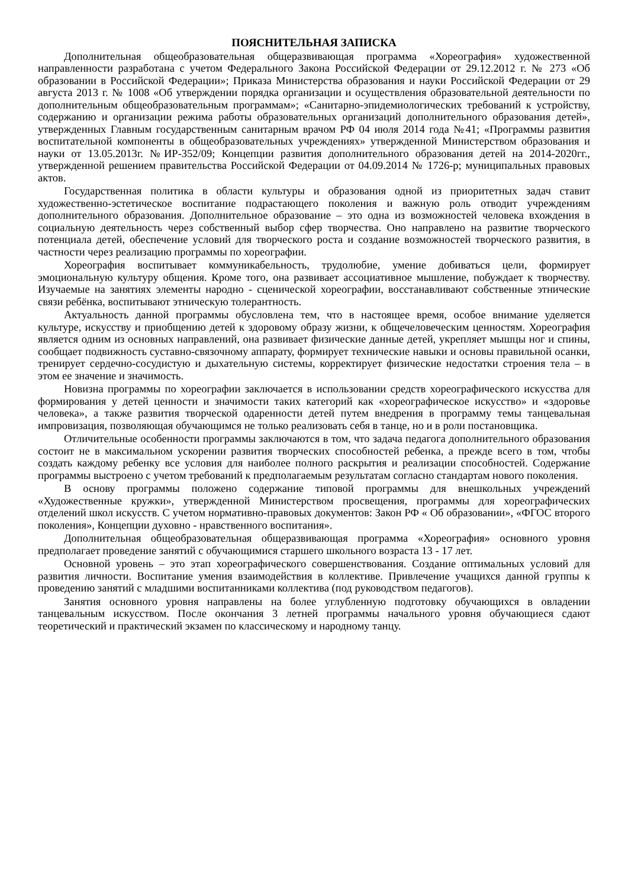ПОЯСНИТЕЛЬНАЯ ЗАПИСКА
Дополнительная общеобразовательная общеразвивающая программа «Хореография» художественной направленности разработана с учетом Федерального Закона Российской Федерации от 29.12.2012 г. № 273 «Об образовании в Российской Федерации»; Приказа Министерства образования и науки Российской Федерации от 29 августа 2013 г. № 1008 «Об утверждении порядка организации и осуществления образовательной деятельности по дополнительным общеобразовательным программам»; «Санитарно-эпидемиологических требований к устройству, содержанию и организации режима работы образовательных организаций дополнительного образования детей», утвержденных Главным государственным санитарным врачом РФ 04 июля 2014 года №41; «Программы развития воспитательной компоненты в общеобразовательных учреждениях» утвержденной Министерством образования и науки от 13.05.2013г. №ИР-352/09; Концепции развития дополнительного образования детей на 2014-2020гг., утвержденной решением правительства Российской Федерации от 04.09.2014 № 1726-р; муниципальных правовых актов.
Государственная политика в области культуры и образования одной из приоритетных задач ставит художественно-эстетическое воспитание подрастающего поколения и важную роль отводит учреждениям дополнительного образования. Дополнительное образование – это одна из возможностей человека вхождения в социальную деятельность через собственный выбор сфер творчества. Оно направлено на развитие творческого потенциала детей, обеспечение условий для творческого роста и создание возможностей творческого развития, в частности через реализацию программы по хореографии.
Хореография воспитывает коммуникабельность, трудолюбие, умение добиваться цели, формирует эмоциональную культуру общения. Кроме того, она развивает ассоциативное мышление, побуждает к творчеству. Изучаемые на занятиях элементы народно - сценической хореографии, восстанавливают собственные этнические связи ребёнка, воспитывают этническую толерантность.
Актуальность данной программы обусловлена тем, что в настоящее время, особое внимание уделяется культуре, искусству и приобщению детей к здоровому образу жизни, к общечеловеческим ценностям. Хореография является одним из основных направлений, она развивает физические данные детей, укрепляет мышцы ног и спины, сообщает подвижность суставно-связочному аппарату, формирует технические навыки и основы правильной осанки, тренирует сердечно-сосудистую и дыхательную системы, корректирует физические недостатки строения тела – в этом ее значение и значимость.
Новизна программы по хореографии заключается в использовании средств хореографического искусства для формирования у детей ценности и значимости таких категорий как «хореографическое искусство» и «здоровье человека», а также развития творческой одаренности детей путем внедрения в программу темы танцевальная импровизация, позволяющая обучающимся не только реализовать себя в танце, но и в роли постановщика.
Отличительные особенности программы заключаются в том, что задача педагога дополнительного образования состоит не в максимальном ускорении развития творческих способностей ребенка, а прежде всего в том, чтобы создать каждому ребенку все условия для наиболее полного раскрытия и реализации способностей. Содержание программы выстроено с учетом требований к предполагаемым результатам согласно стандартам нового поколения.
В основу программы положено содержание типовой программы для внешкольных учреждений «Художественные кружки», утвержденной Министерством просвещения, программы для хореографических отделений школ искусств. С учетом нормативно-правовых документов: Закон РФ « Об образовании», «ФГОС второго поколения», Концепции духовно - нравственного воспитания».
Дополнительная общеобразовательная общеразвивающая программа «Хореография» основного уровня предполагает проведение занятий с обучающимися старшего школьного возраста 13 - 17 лет.
Основной уровень – это этап хореографического совершенствования. Создание оптимальных условий для развития личности. Воспитание умения взаимодействия в коллективе. Привлечение учащихся данной группы к проведению занятий с младшими воспитанниками коллектива (под руководством педагогов).
Занятия основного уровня направлены на более углубленную подготовку обучающихся в овладении танцевальным искусством. После окончания 3 летней программы начального уровня обучающиеся сдают теоретический и практический экзамен по классическому и народному танцу.